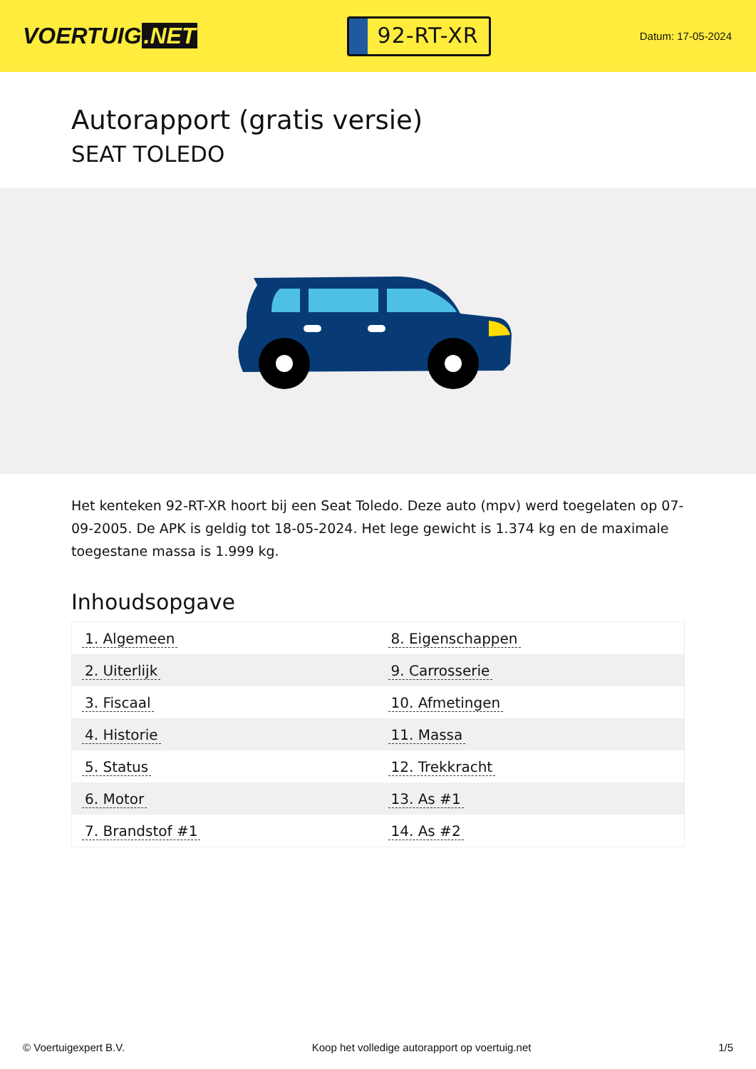VOERTUIG.NET
92-RT-XR
Datum: 17-05-2024
Autorapport (gratis versie)
SEAT TOLEDO
Het kenteken 92-RT-XR hoort bij een Seat Toledo. Deze auto (mpv) werd toegelaten op 07-09-2005. De APK is geldig tot 18-05-2024. Het lege gewicht is 1.374 kg en de maximale toegestane massa is 1.999 kg.
Inhoudsopgave
| 1. Algemeen | 8. Eigenschappen |
| 2. Uiterlijk | 9. Carrosserie |
| 3. Fiscaal | 10. Afmetingen |
| 4. Historie | 11. Massa |
| 5. Status | 12. Trekkracht |
| 6. Motor | 13. As #1 |
| 7. Brandstof #1 | 14. As #2 |
© Voertuigexpert B.V. Koop het volledige autorapport op voertuig.net
1/5